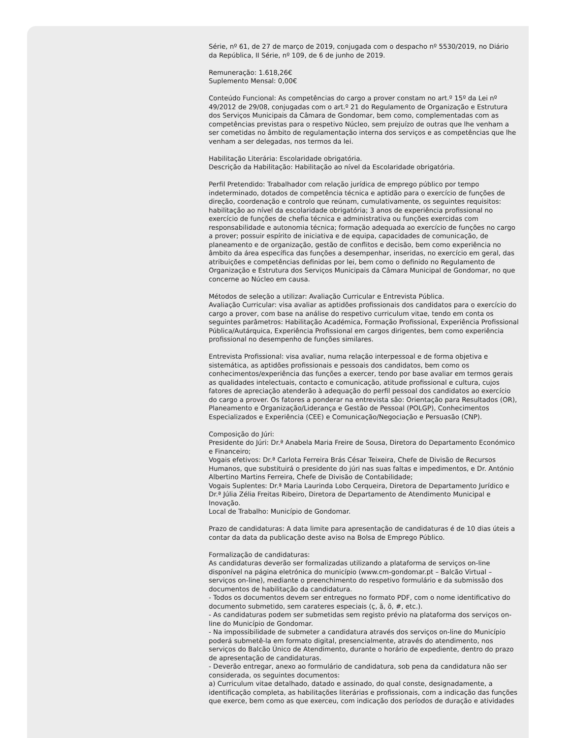Série, nº 61, de 27 de março de 2019, conjugada com o despacho nº 5530/2019, no Diário da República, II Série, nº 109, de 6 de junho de 2019.
Remuneração: 1.618,26€
Suplemento Mensal: 0,00€
Conteúdo Funcional: As competências do cargo a prover constam no art.º 15º da Lei nº 49/2012 de 29/08, conjugadas com o art.º 21 do Regulamento de Organização e Estrutura dos Serviços Municipais da Câmara de Gondomar, bem como, complementadas com as competências previstas para o respetivo Núcleo, sem prejuízo de outras que lhe venham a ser cometidas no âmbito de regulamentação interna dos serviços e as competências que lhe venham a ser delegadas, nos termos da lei.
Habilitação Literária: Escolaridade obrigatória.
Descrição da Habilitação: Habilitação ao nível da Escolaridade obrigatória.
Perfil Pretendido: Trabalhador com relação jurídica de emprego público por tempo indeterminado, dotados de competência técnica e aptidão para o exercício de funções de direção, coordenação e controlo que reúnam, cumulativamente, os seguintes requisitos: habilitação ao nível da escolaridade obrigatória; 3 anos de experiência profissional no exercício de funções de chefia técnica e administrativa ou funções exercidas com responsabilidade e autonomia técnica; formação adequada ao exercício de funções no cargo a prover; possuir espírito de iniciativa e de equipa, capacidades de comunicação, de planeamento e de organização, gestão de conflitos e decisão, bem como experiência no âmbito da área específica das funções a desempenhar, inseridas, no exercício em geral, das atribuições e competências definidas por lei, bem como o definido no Regulamento de Organização e Estrutura dos Serviços Municipais da Câmara Municipal de Gondomar, no que concerne ao Núcleo em causa.
Métodos de seleção a utilizar: Avaliação Curricular e Entrevista Pública.
Avaliação Curricular: visa avaliar as aptidões profissionais dos candidatos para o exercício do cargo a prover, com base na análise do respetivo curriculum vitae, tendo em conta os seguintes parâmetros: Habilitação Académica, Formação Profissional, Experiência Profissional Pública/Autárquica, Experiência Profissional em cargos dirigentes, bem como experiência profissional no desempenho de funções similares.
Entrevista Profissional: visa avaliar, numa relação interpessoal e de forma objetiva e sistemática, as aptidões profissionais e pessoais dos candidatos, bem como os conhecimentos/experiência das funções a exercer, tendo por base avaliar em termos gerais as qualidades intelectuais, contacto e comunicação, atitude profissional e cultura, cujos fatores de apreciação atenderão à adequação do perfil pessoal dos candidatos ao exercício do cargo a prover. Os fatores a ponderar na entrevista são: Orientação para Resultados (OR), Planeamento e Organização/Liderança e Gestão de Pessoal (POLGP), Conhecimentos Especializados e Experiência (CEE) e Comunicação/Negociação e Persuasão (CNP).
Composição do Júri:
Presidente do Júri: Dr.ª Anabela Maria Freire de Sousa, Diretora do Departamento Económico e Financeiro;
Vogais efetivos: Dr.ª Carlota Ferreira Brás César Teixeira, Chefe de Divisão de Recursos Humanos, que substituirá o presidente do júri nas suas faltas e impedimentos, e Dr. António Albertino Martins Ferreira, Chefe de Divisão de Contabilidade;
Vogais Suplentes: Dr.ª Maria Laurinda Lobo Cerqueira, Diretora de Departamento Jurídico e Dr.ª Júlia Zélia Freitas Ribeiro, Diretora de Departamento de Atendimento Municipal e Inovação.
Local de Trabalho: Município de Gondomar.
Prazo de candidaturas: A data limite para apresentação de candidaturas é de 10 dias úteis a contar da data da publicação deste aviso na Bolsa de Emprego Público.
Formalização de candidaturas:
As candidaturas deverão ser formalizadas utilizando a plataforma de serviços on-line disponível na página eletrónica do município (www.cm-gondomar.pt – Balcão Virtual – serviços on-line), mediante o preenchimento do respetivo formulário e da submissão dos documentos de habilitação da candidatura.
- Todos os documentos devem ser entregues no formato PDF, com o nome identificativo do documento submetido, sem carateres especiais (ç, ã, õ, #, etc.).
- As candidaturas podem ser submetidas sem registo prévio na plataforma dos serviços on-line do Município de Gondomar.
- Na impossibilidade de submeter a candidatura através dos serviços on-line do Município poderá submetê-la em formato digital, presencialmente, através do atendimento, nos serviços do Balcão Único de Atendimento, durante o horário de expediente, dentro do prazo de apresentação de candidaturas.
- Deverão entregar, anexo ao formulário de candidatura, sob pena da candidatura não ser considerada, os seguintes documentos:
a) Curriculum vitae detalhado, datado e assinado, do qual conste, designadamente, a identificação completa, as habilitações literárias e profissionais, com a indicação das funções que exerce, bem como as que exerceu, com indicação dos períodos de duração e atividades